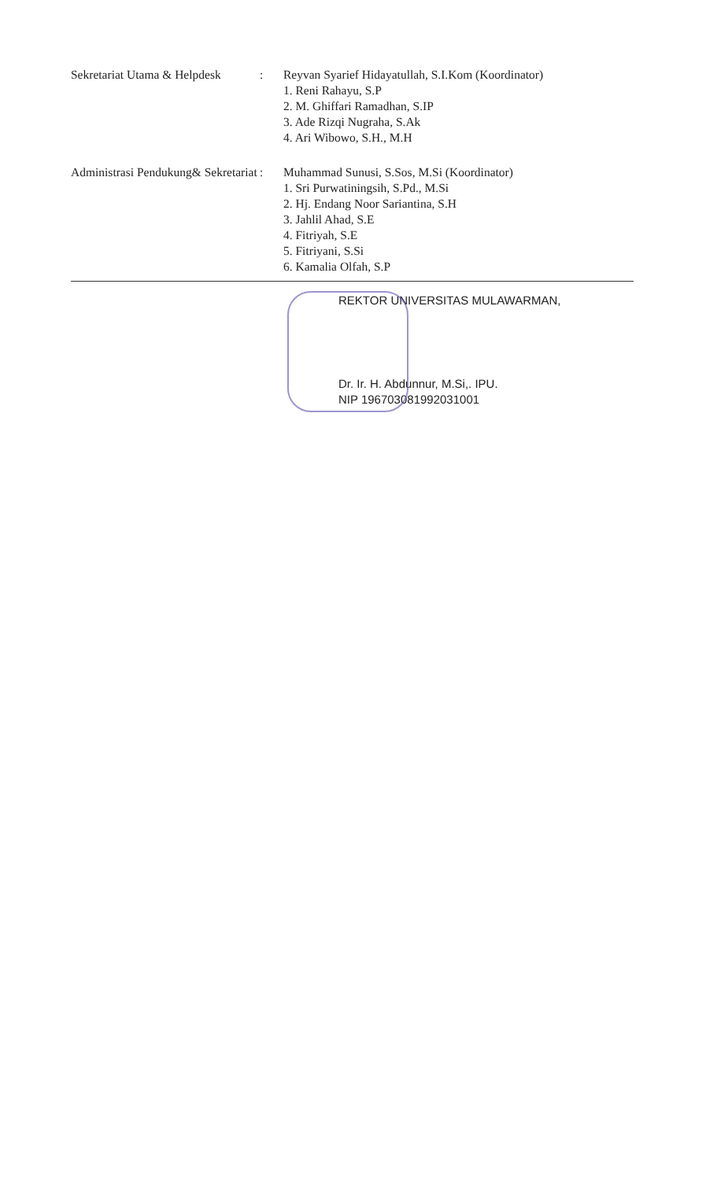| Sekretariat Utama & Helpdesk | : | Reyvan Syarief Hidayatullah, S.I.Kom (Koordinator) 1. Reni Rahayu, S.P 2. M. Ghiffari Ramadhan, S.IP 3. Ade Rizqi Nugraha, S.Ak 4. Ari Wibowo, S.H., M.H |
| Administrasi Pendukung& Sekretariat | : | Muhammad Sunusi, S.Sos, M.Si (Koordinator) 1. Sri Purwatiningsih, S.Pd., M.Si 2. Hj. Endang Noor Sariantina, S.H 3. Jahlil Ahad, S.E 4. Fitriyah, S.E 5. Fitriyani, S.Si 6. Kamalia Olfah, S.P |
REKTOR UNIVERSITAS MULAWARMAN,
Dr. Ir. H. Abdunnur, M.Si,. IPU.
NIP 196703081992031001